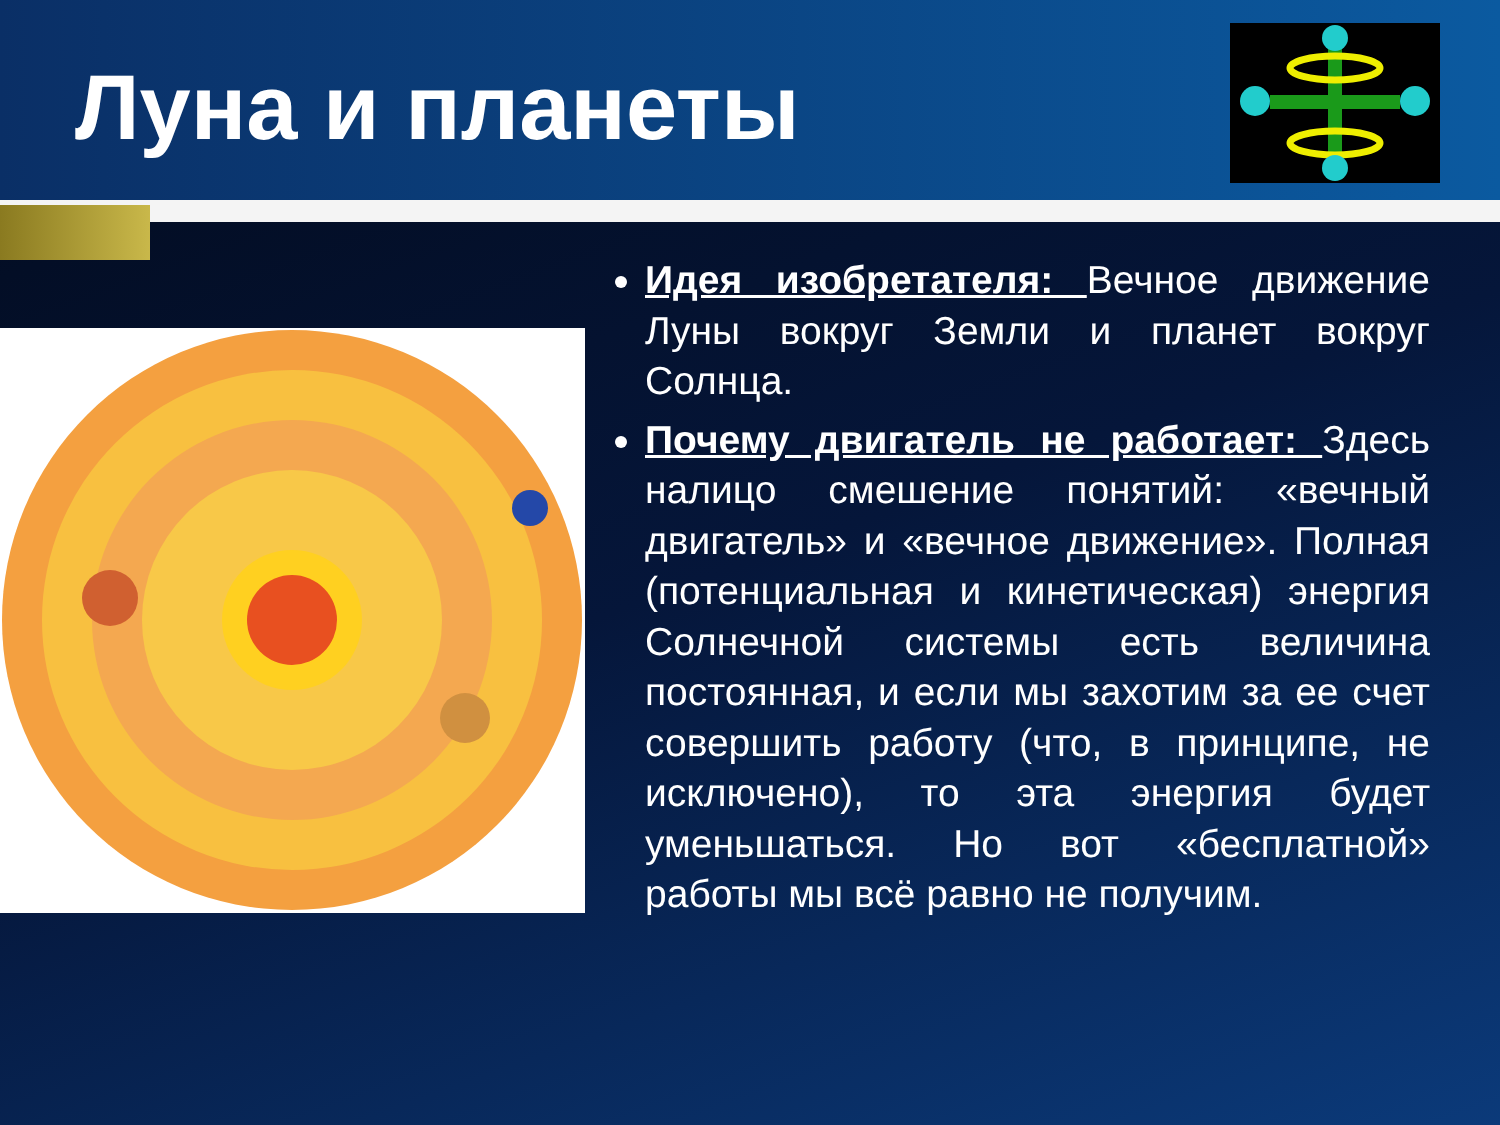Луна и планеты
Идея изобретателя: Вечное движение Луны вокруг Земли и планет вокруг Солнца.
Почему двигатель не работает: Здесь налицо смешение понятий: «вечный двигатель» и «вечное движение». Полная (потенциальная и кинетическая) энергия Солнечной системы есть величина постоянная, и если мы захотим за ее счет совершить работу (что, в принципе, не исключено), то эта энергия будет уменьшаться. Но вот «бесплатной» работы мы всё равно не получим.